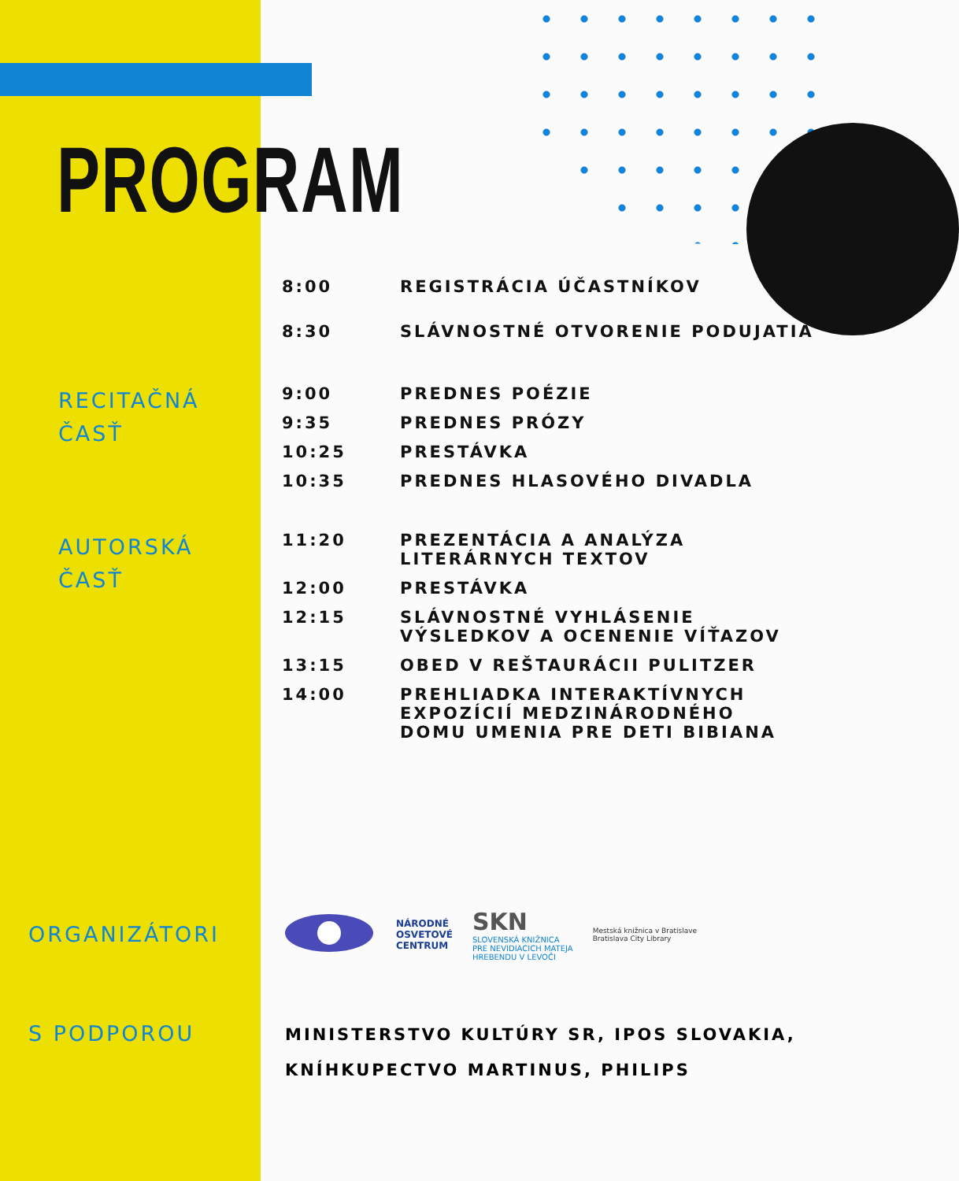PROGRAM
| 8:00 | REGISTRÁCIA ÚČASTNÍKOV |
| 8:30 | SLÁVNOSTNÉ OTVORENIE PODUJATIA |
RECITAČNÁ
ČASŤ
| 9:00 | PREDNES POÉZIE |
| 9:35 | PREDNES PRÓZY |
| 10:25 | PRESTÁVKA |
| 10:35 | PREDNES HLASOVÉHO DIVADLA |
AUTORSKÁ
ČASŤ
| 11:20 | PREZENTÁCIA A ANALÝZA LITERÁRNYCH TEXTOV |
| 12:00 | PRESTÁVKA |
| 12:15 | SLÁVNOSTNÉ VYHLÁSENIE VÝSLEDKOV A OCENENIE VÍŤAZOV |
| 13:15 | OBED V REŠTAURÁCII PULITZER |
| 14:00 | PREHLIADKA INTERAKTÍVNYCH EXPOZÍCIÍ MEDZINÁRODNÉHO DOMU UMENIA PRE DETI BIBIANA |
ORGANIZÁTORI
NÁRODNÉ
OSVETOVÉ
CENTRUM SKN
SLOVENSKÁ KNIŽNICA
PRE NEVIDIACICH MATEJA
HREBENDU V LEVOČI Mestská knižnica v Bratislave
Bratislava City Library
S PODPOROU
MINISTERSTVO KULTÚRY SR, IPOS SLOVAKIA,
KNÍHKUPECTVO MARTINUS, PHILIPS